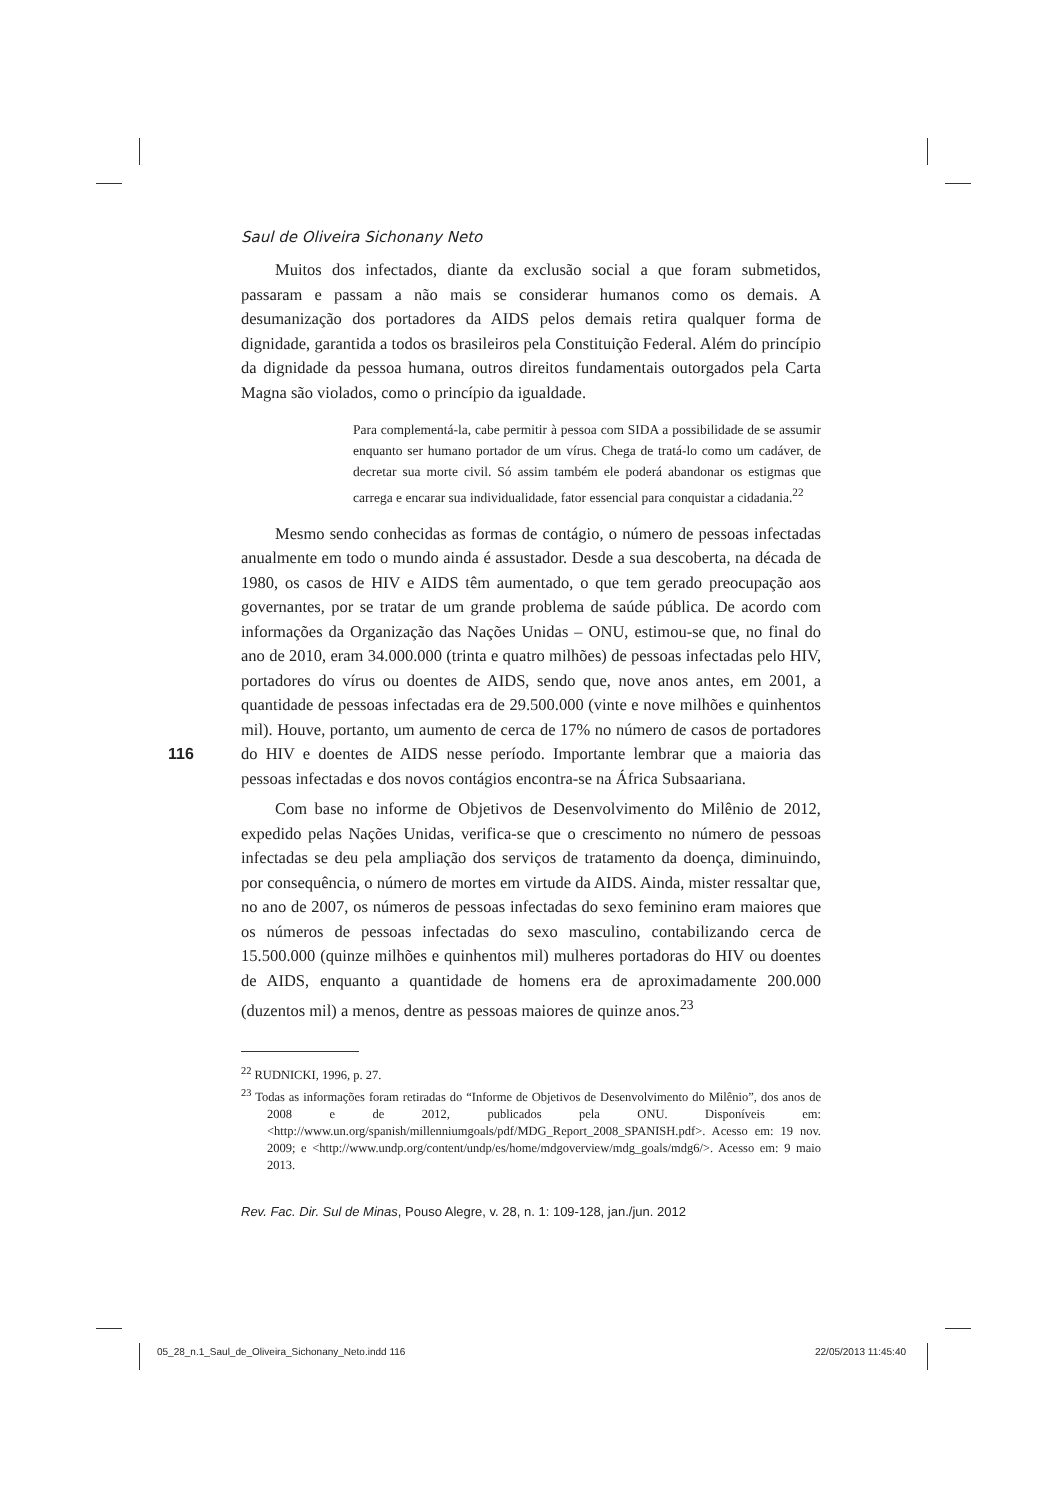Saul de Oliveira Sichonany Neto
Muitos dos infectados, diante da exclusão social a que foram submetidos, passaram e passam a não mais se considerar humanos como os demais. A desumanização dos portadores da AIDS pelos demais retira qualquer forma de dignidade, garantida a todos os brasileiros pela Constituição Federal. Além do princípio da dignidade da pessoa humana, outros direitos fundamentais outorgados pela Carta Magna são violados, como o princípio da igualdade.
Para complementá-la, cabe permitir à pessoa com SIDA a possibilidade de se assumir enquanto ser humano portador de um vírus. Chega de tratá-lo como um cadáver, de decretar sua morte civil. Só assim também ele poderá abandonar os estigmas que carrega e encarar sua individualidade, fator essencial para conquistar a cidadania.<sup>22</sup>
Mesmo sendo conhecidas as formas de contágio, o número de pessoas infectadas anualmente em todo o mundo ainda é assustador. Desde a sua descoberta, na década de 1980, os casos de HIV e AIDS têm aumentado, o que tem gerado preocupação aos governantes, por se tratar de um grande problema de saúde pública. De acordo com informações da Organização das Nações Unidas – ONU, estimou-se que, no final do ano de 2010, eram 34.000.000 (trinta e quatro milhões) de pessoas infectadas pelo HIV, portadores do vírus ou doentes de AIDS, sendo que, nove anos antes, em 2001, a quantidade de pessoas infectadas era de 29.500.000 (vinte e nove milhões e quinhentos mil). Houve, portanto, um aumento de cerca de 17% no número de casos de portadores do HIV e doentes de AIDS nesse período. Importante lembrar que a maioria das pessoas infectadas e dos novos contágios encontra-se na África Subsaariana.
Com base no informe de Objetivos de Desenvolvimento do Milênio de 2012, expedido pelas Nações Unidas, verifica-se que o crescimento no número de pessoas infectadas se deu pela ampliação dos serviços de tratamento da doença, diminuindo, por consequência, o número de mortes em virtude da AIDS. Ainda, mister ressaltar que, no ano de 2007, os números de pessoas infectadas do sexo feminino eram maiores que os números de pessoas infectadas do sexo masculino, contabilizando cerca de 15.500.000 (quinze milhões e quinhentos mil) mulheres portadoras do HIV ou doentes de AIDS, enquanto a quantidade de homens era de aproximadamente 200.000 (duzentos mil) a menos, dentre as pessoas maiores de quinze anos.<sup>23</sup>
<sup>22</sup> RUDNICKI, 1996, p. 27.
<sup>23</sup> Todas as informações foram retiradas do “Informe de Objetivos de Desenvolvimento do Milênio”, dos anos de 2008 e de 2012, publicados pela ONU. Disponíveis em: <http://www.un.org/spanish/millenniumgoals/pdf/MDG_Report_2008_SPANISH.pdf>. Acesso em: 19 nov. 2009; e <http://www.undp.org/content/undp/es/home/mdgoverview/mdg_goals/mdg6/>. Acesso em: 9 maio 2013.
Rev. Fac. Dir. Sul de Minas, Pouso Alegre, v. 28, n. 1: 109-128, jan./jun. 2012
116
05_28_n.1_Saul_de_Oliveira_Sichonany_Neto.indd 116
22/05/2013 11:45:40